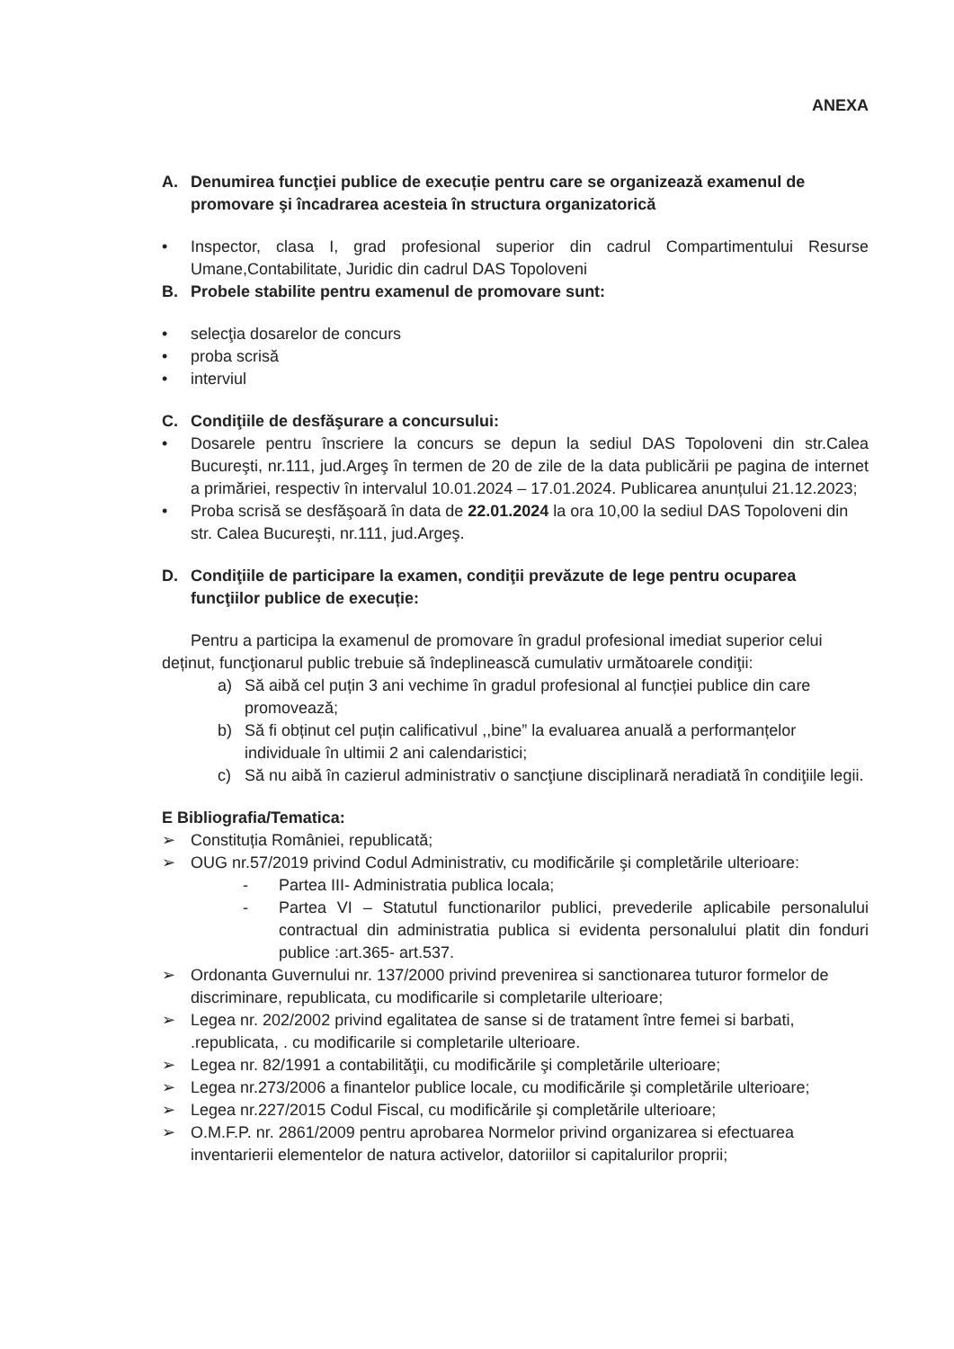ANEXA
A. Denumirea funcţiei publice de execuție pentru care se organizează examenul de promovare şi încadrarea acesteia în structura organizatorică
• Inspector, clasa I, grad profesional superior din cadrul Compartimentului Resurse Umane,Contabilitate, Juridic din cadrul DAS Topoloveni
B. Probele stabilite pentru examenul de promovare sunt:
• selecţia dosarelor de concurs
• proba scrisă
• interviul
C. Condiţiile de desfăşurare a concursului:
• Dosarele pentru înscriere la concurs se depun la sediul DAS Topoloveni din str.Calea Bucureşti, nr.111, jud.Argeş în termen de 20 de zile de la data publicării pe pagina de internet a primăriei, respectiv în intervalul 10.01.2024 – 17.01.2024. Publicarea anunțului 21.12.2023;
• Proba scrisă se desfăşoară în data de 22.01.2024 la ora 10,00 la sediul DAS Topoloveni din str. Calea Bucureşti, nr.111, jud.Argeş.
D. Condiţiile de participare la examen, condiţii prevăzute de lege pentru ocuparea funcţiilor publice de execuție:
Pentru a participa la examenul de promovare în gradul profesional imediat superior celui deținut, funcţionarul public trebuie să îndeplinească cumulativ următoarele condiţii:
a) Să aibă cel puțin 3 ani vechime în gradul profesional al funcției publice din care promovează;
b) Să fi obținut cel puțin calificativul ,,bine” la evaluarea anuală a performanțelor individuale în ultimii 2 ani calendaristici;
c) Să nu aibă în cazierul administrativ o sancţiune disciplinară neradiată în condiţiile legii.
E Bibliografia/Tematica:
➢ Constituția României, republicată;
➢ OUG nr.57/2019 privind Codul Administrativ, cu modificările şi completările ulterioare:
- Partea III- Administratia publica locala;
- Partea VI – Statutul functionarilor publici, prevederile aplicabile personalului contractual din administratia publica si evidenta personalului platit din fonduri publice :art.365- art.537.
➢ Ordonanta Guvernului nr. 137/2000 privind prevenirea si sanctionarea tuturor formelor de discriminare, republicata, cu modificarile si completarile ulterioare;
➢ Legea nr. 202/2002 privind egalitatea de sanse si de tratament între femei si barbati, .republicata, . cu modificarile si completarile ulterioare.
➢ Legea nr. 82/1991 a contabilităţii, cu modificările şi completările ulterioare;
➢ Legea nr.273/2006 a finantelor publice locale, cu modificările şi completările ulterioare;
➢ Legea nr.227/2015 Codul Fiscal, cu modificările şi completările ulterioare;
➢ O.M.F.P. nr. 2861/2009 pentru aprobarea Normelor privind organizarea si efectuarea inventarierii elementelor de natura activelor, datoriilor si capitalurilor proprii;